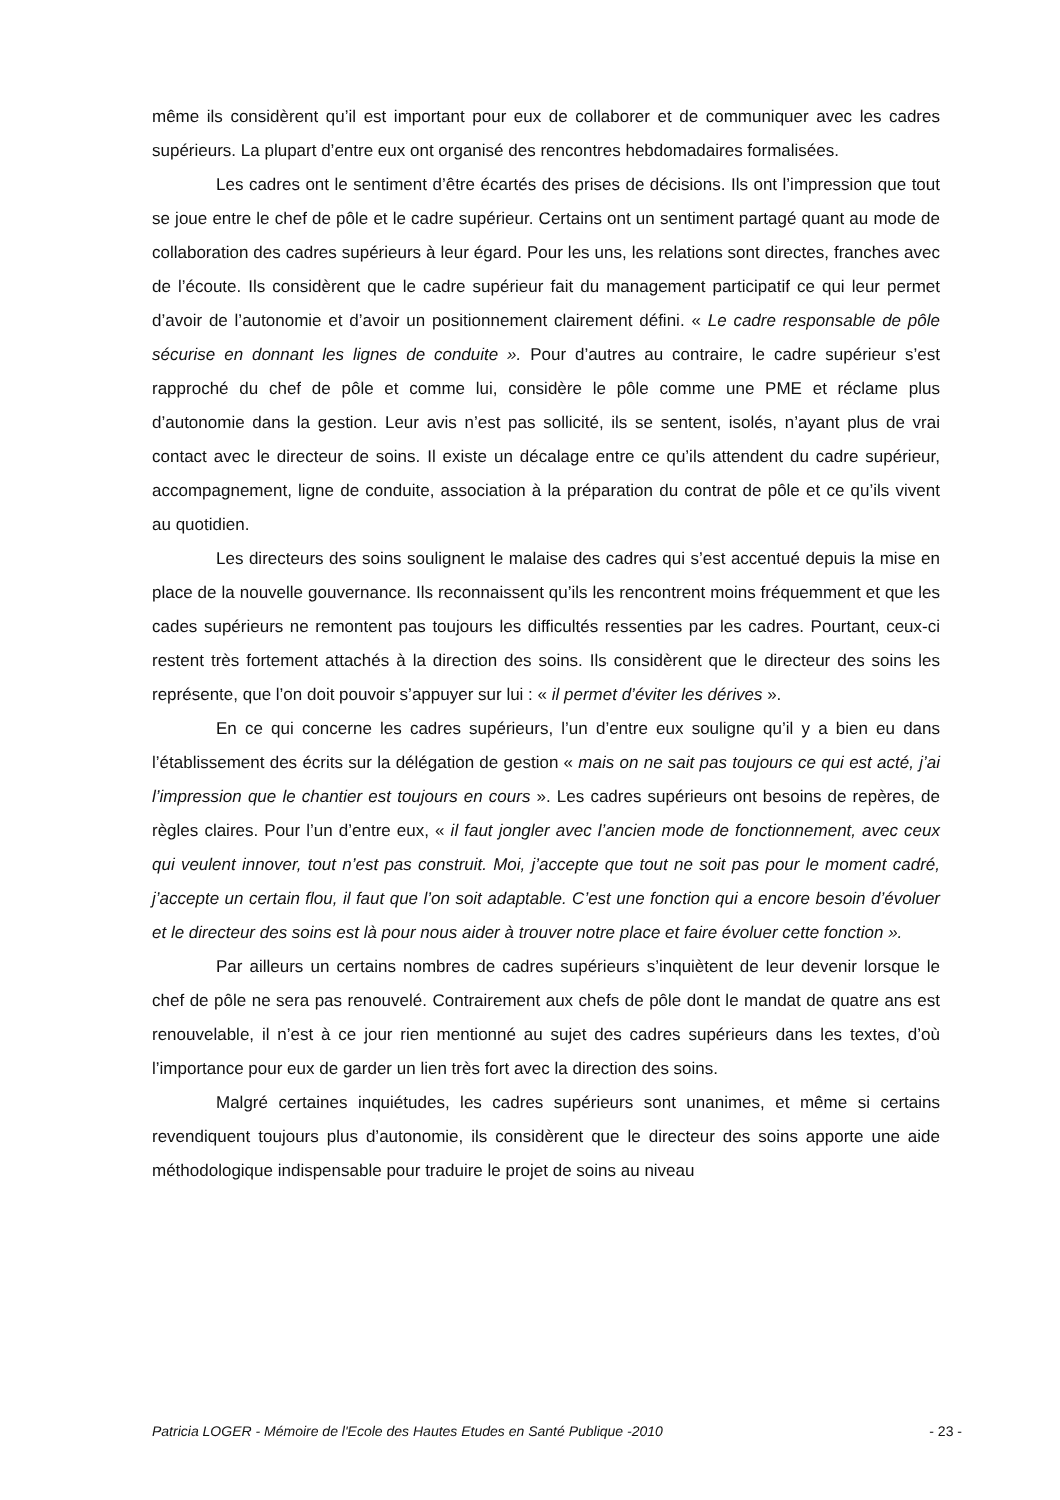même ils considèrent qu’il est important pour eux de collaborer et de communiquer avec les cadres supérieurs. La plupart d’entre eux ont organisé des rencontres hebdomadaires formalisées.
Les cadres ont le sentiment d’être écartés des prises de décisions. Ils ont l’impression que tout se joue entre le chef de pôle et le cadre supérieur. Certains ont un sentiment partagé quant au mode de collaboration des cadres supérieurs à leur égard. Pour les uns, les relations sont directes, franches avec de l’écoute. Ils considèrent que le cadre supérieur fait du management participatif ce qui leur permet d’avoir de l’autonomie et d’avoir un positionnement clairement défini. « Le cadre responsable de pôle sécurise en donnant les lignes de conduite ». Pour d’autres au contraire, le cadre supérieur s’est rapproché du chef de pôle et comme lui, considère le pôle comme une PME et réclame plus d’autonomie dans la gestion. Leur avis n’est pas sollicité, ils se sentent, isolés, n’ayant plus de vrai contact avec le directeur de soins. Il existe un décalage entre ce qu’ils attendent du cadre supérieur, accompagnement, ligne de conduite, association à la préparation du contrat de pôle et ce qu’ils vivent au quotidien.
Les directeurs des soins soulignent le malaise des cadres qui s’est accentué depuis la mise en place de la nouvelle gouvernance. Ils reconnaissent qu’ils les rencontrent moins fréquemment et que les cades supérieurs ne remontent pas toujours les difficultés ressenties par les cadres. Pourtant, ceux-ci restent très fortement attachés à la direction des soins. Ils considèrent que le directeur des soins les représente, que l’on doit pouvoir s’appuyer sur lui : « il permet d’éviter les dérives ».
En ce qui concerne les cadres supérieurs, l’un d’entre eux souligne qu’il y a bien eu dans l’établissement des écrits sur la délégation de gestion « mais on ne sait pas toujours ce qui est acté, j’ai l’impression que le chantier est toujours en cours ». Les cadres supérieurs ont besoins de repères, de règles claires. Pour l’un d’entre eux, « il faut jongler avec l’ancien mode de fonctionnement, avec ceux qui veulent innover, tout n’est pas construit. Moi, j’accepte que tout ne soit pas pour le moment cadré, j’accepte un certain flou, il faut que l’on soit adaptable. C’est une fonction qui a encore besoin d’évoluer et le directeur des soins est là pour nous aider à trouver notre place et faire évoluer cette fonction ».
Par ailleurs un certains nombres de cadres supérieurs s’inquiètent de leur devenir lorsque le chef de pôle ne sera pas renouvelé. Contrairement aux chefs de pôle dont le mandat de quatre ans est renouvelable, il n’est à ce jour rien mentionné au sujet des cadres supérieurs dans les textes, d’où l’importance pour eux de garder un lien très fort avec la direction des soins.
Malgré certaines inquiétudes, les cadres supérieurs sont unanimes, et même si certains revendiquent toujours plus d’autonomie, ils considèrent que le directeur des soins apporte une aide méthodologique indispensable pour traduire le projet de soins au niveau
Patricia LOGER - Mémoire de l'Ecole des Hautes Etudes en Santé Publique -2010 - 23 -